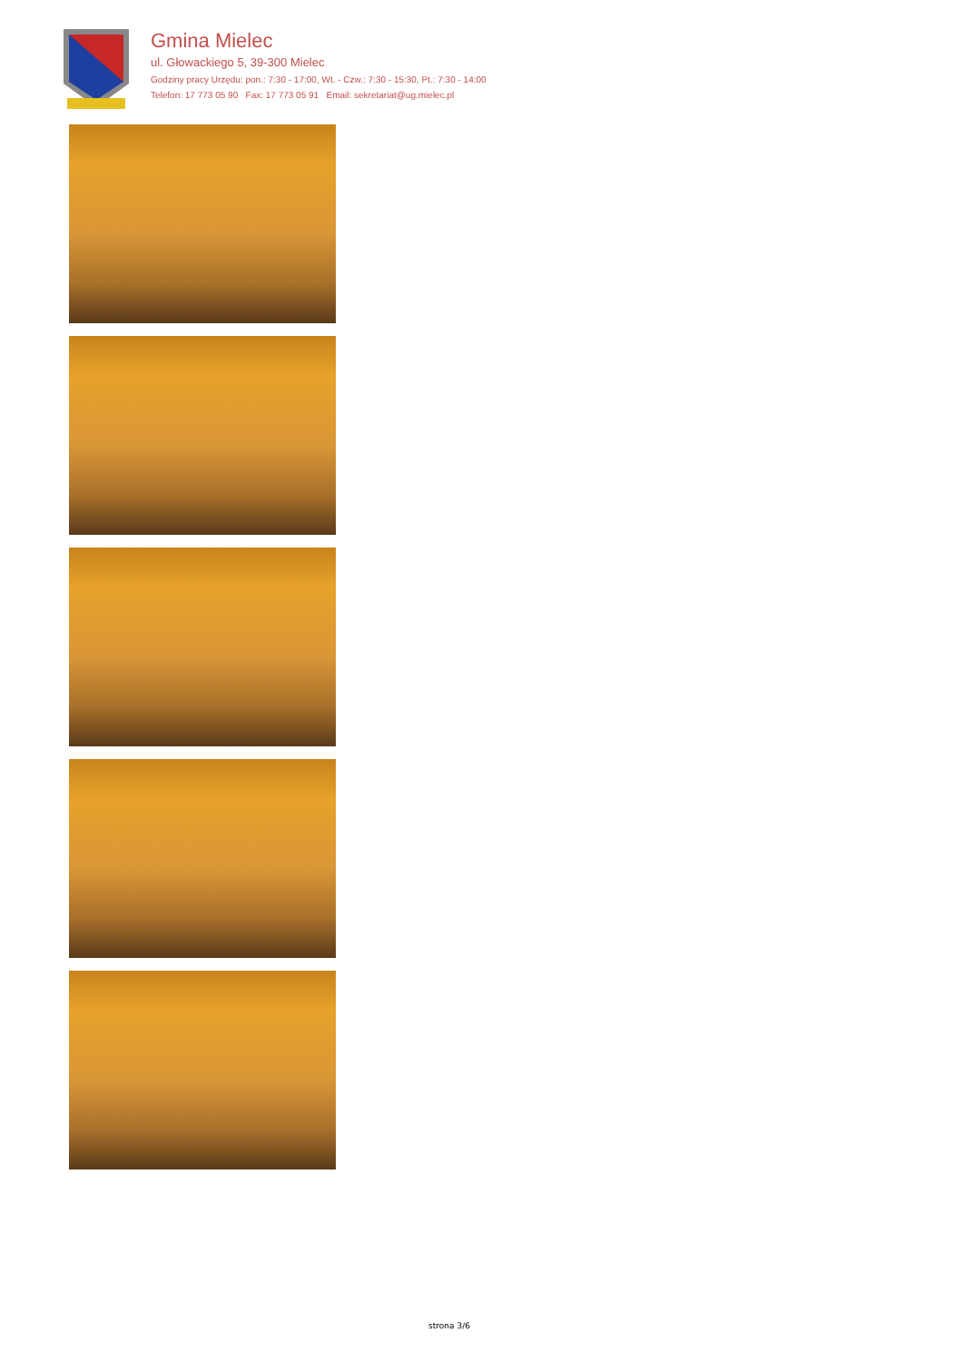Gmina Mielec
ul. Głowackiego 5, 39-300 Mielec
Godziny pracy Urzędu: pon.: 7:30 - 17:00, Wt. - Czw.: 7:30 - 15:30, Pt.: 7:30 - 14:00
Telefon: 17 773 05 90 Fax: 17 773 05 91 Email: sekretariat@ug.mielec.pl
strona 3/6